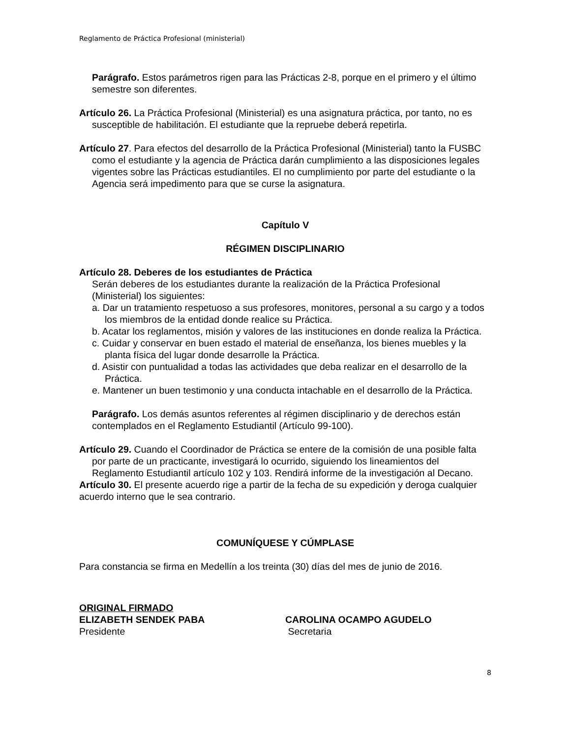Reglamento de Práctica Profesional (ministerial)
Parágrafo. Estos parámetros rigen para las Prácticas 2-8, porque en el primero y el último semestre son diferentes.
Artículo 26. La Práctica Profesional (Ministerial) es una asignatura práctica, por tanto, no es susceptible de habilitación. El estudiante que la repruebe deberá repetirla.
Artículo 27. Para efectos del desarrollo de la Práctica Profesional (Ministerial) tanto la FUSBC como el estudiante y la agencia de Práctica darán cumplimiento a las disposiciones legales vigentes sobre las Prácticas estudiantiles. El no cumplimiento por parte del estudiante o la Agencia será impedimento para que se curse la asignatura.
Capítulo V
RÉGIMEN DISCIPLINARIO
Artículo 28. Deberes de los estudiantes de Práctica
Serán deberes de los estudiantes durante la realización de la Práctica Profesional (Ministerial) los siguientes:
a. Dar un tratamiento respetuoso a sus profesores, monitores, personal a su cargo y a todos los miembros de la entidad donde realice su Práctica.
b. Acatar los reglamentos, misión y valores de las instituciones en donde realiza la Práctica.
c. Cuidar y conservar en buen estado el material de enseñanza, los bienes muebles y la planta física del lugar donde desarrolle la Práctica.
d. Asistir con puntualidad a todas las actividades que deba realizar en el desarrollo de la Práctica.
e. Mantener un buen testimonio y una conducta intachable en el desarrollo de la Práctica.
Parágrafo. Los demás asuntos referentes al régimen disciplinario y de derechos están contemplados en el Reglamento Estudiantil (Artículo 99-100).
Artículo 29. Cuando el Coordinador de Práctica se entere de la comisión de una posible falta por parte de un practicante, investigará lo ocurrido, siguiendo los lineamientos del Reglamento Estudiantil artículo 102 y 103. Rendirá informe de la investigación al Decano.
Artículo 30. El presente acuerdo rige a partir de la fecha de su expedición y deroga cualquier acuerdo interno que le sea contrario.
COMUNÍQUESE Y CÚMPLASE
Para constancia se firma en Medellín a los treinta (30) días del mes de junio de 2016.
ORIGINAL FIRMADO
ELIZABETH SENDEK PABA
Presidente
CAROLINA OCAMPO AGUDELO
Secretaria
8